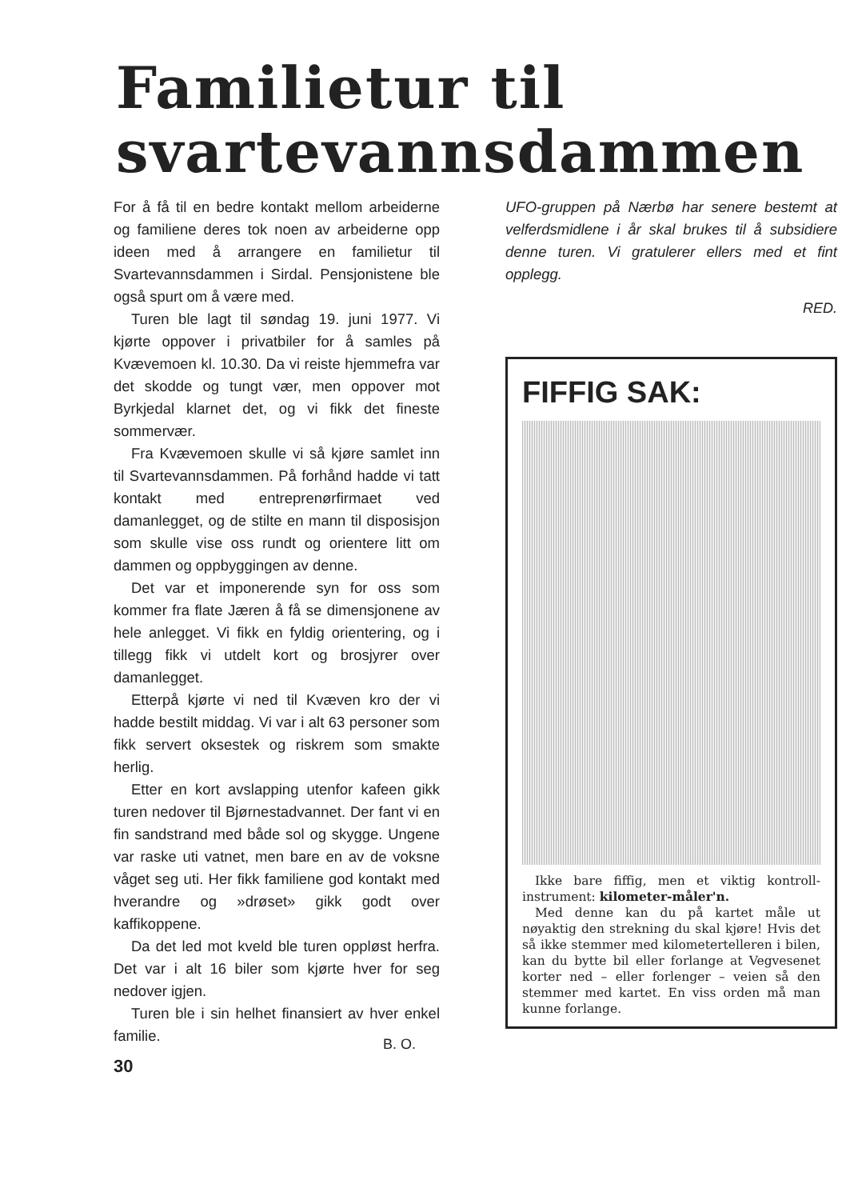Familietur til
svartevannsdammen
For å få til en bedre kontakt mellom arbeiderne og familiene deres tok noen av arbeiderne opp ideen med å arrangere en familietur til Svartevannsdammen i Sirdal. Pensjonistene ble også spurt om å være med.
Turen ble lagt til søndag 19. juni 1977. Vi kjørte oppover i privatbiler for å samles på Kvævemoen kl. 10.30. Da vi reiste hjemmefra var det skodde og tungt vær, men oppover mot Byrkjedal klarnet det, og vi fikk det fineste sommervær.
Fra Kvævemoen skulle vi så kjøre samlet inn til Svartevannsdammen. På forhånd hadde vi tatt kontakt med entreprenørfirmaet ved damanlegget, og de stilte en mann til disposisjon som skulle vise oss rundt og orientere litt om dammen og oppbyggingen av denne.
Det var et imponerende syn for oss som kommer fra flate Jæren å få se dimensjonene av hele anlegget. Vi fikk en fyldig orientering, og i tillegg fikk vi utdelt kort og brosjyrer over damanlegget.
Etterpå kjørte vi ned til Kvæven kro der vi hadde bestilt middag. Vi var i alt 63 personer som fikk servert oksestek og riskrem som smakte herlig.
Etter en kort avslapping utenfor kafeen gikk turen nedover til Bjørnestadvannet. Der fant vi en fin sandstrand med både sol og skygge. Ungene var raske uti vatnet, men bare en av de voksne våget seg uti. Her fikk familiene god kontakt med hverandre og »drøset» gikk godt over kaffikoppene.
Da det led mot kveld ble turen oppløst herfra. Det var i alt 16 biler som kjørte hver for seg nedover igjen.
Turen ble i sin helhet finansiert av hver enkel familie.
B. O.
30
UFO-gruppen på Nærbø har senere bestemt at velferdsmidlene i år skal brukes til å subsidiere denne turen. Vi gratulerer ellers med et fint opplegg.
RED.
FIFFIG SAK:
Ikke bare fiffig, men et viktig kontroll-instrument: kilometer-måler'n.
Med denne kan du på kartet måle ut nøyaktig den strekning du skal kjøre! Hvis det så ikke stemmer med kilometertelleren i bilen, kan du bytte bil eller forlange at Vegvesenet korter ned – eller forlenger – veien så den stemmer med kartet. En viss orden må man kunne forlange.